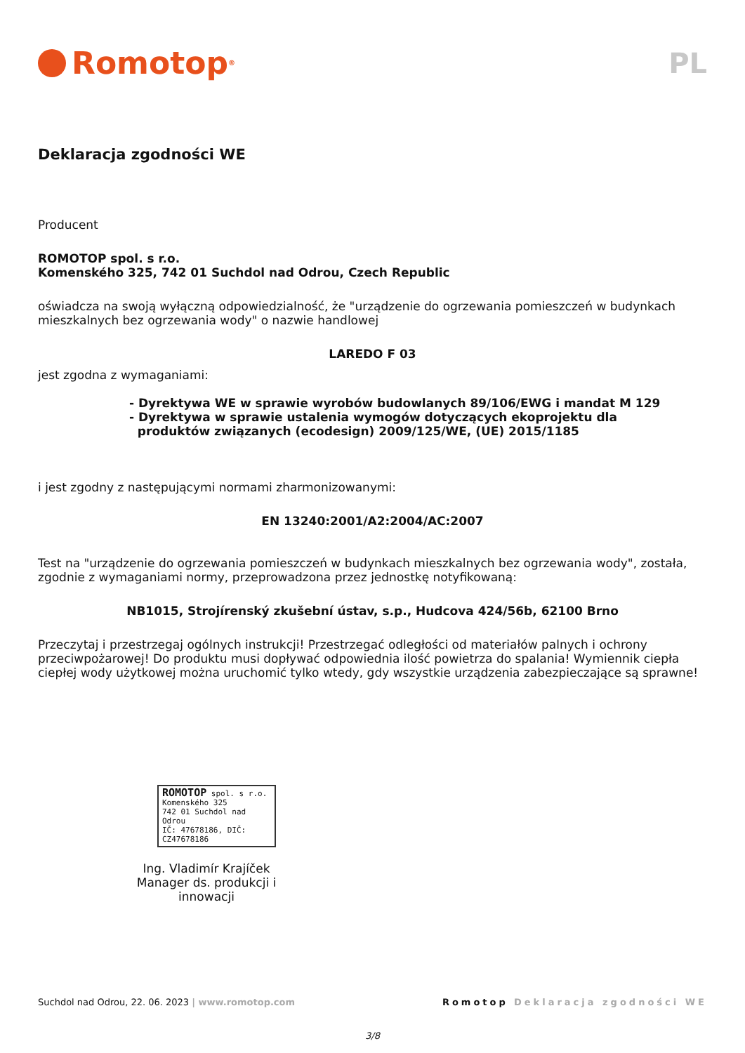Romotop<sup>®</sup>
PL
Deklaracja zgodności WE
Producent
ROMOTOP spol. s r.o.
Komenského 325, 742 01 Suchdol nad Odrou, Czech Republic
oświadcza na swoją wyłączną odpowiedzialność, że "urządzenie do ogrzewania pomieszczeń w budynkach mieszkalnych bez ogrzewania wody" o nazwie handlowej
LAREDO F 03
jest zgodna z wymaganiami:
- Dyrektywa WE w sprawie wyrobów budowlanych 89/106/EWG i mandat M 129
- Dyrektywa w sprawie ustalenia wymogów dotyczących ekoprojektu dla
produktów związanych (ecodesign) 2009/125/WE, (UE) 2015/1185
i jest zgodny z następującymi normami zharmonizowanymi:
EN 13240:2001/A2:2004/AC:2007
Test na "urządzenie do ogrzewania pomieszczeń w budynkach mieszkalnych bez ogrzewania wody", została, zgodnie z wymaganiami normy, przeprowadzona przez jednostkę notyfikowaną:
NB1015, Strojírenský zkušební ústav, s.p., Hudcova 424/56b, 62100 Brno
Przeczytaj i przestrzegaj ogólnych instrukcji! Przestrzegać odległości od materiałów palnych i ochrony przeciwpożarowej! Do produktu musi dopływać odpowiednia ilość powietrza do spalania! Wymiennik ciepła ciepłej wody użytkowej można uruchomić tylko wtedy, gdy wszystkie urządzenia zabezpieczające są sprawne!
ROMOTOP spol. s r.o.
Komenského 325
742 01 Suchdol nad Odrou
IČ: 47678186, DIČ: CZ47678186
Ing. Vladimír Krajíček
Manager ds. produkcji i innowacji
Suchdol nad Odrou, 22. 06. 2023 | www.romotop.com
Romotop Deklaracja zgodności WE
3/8